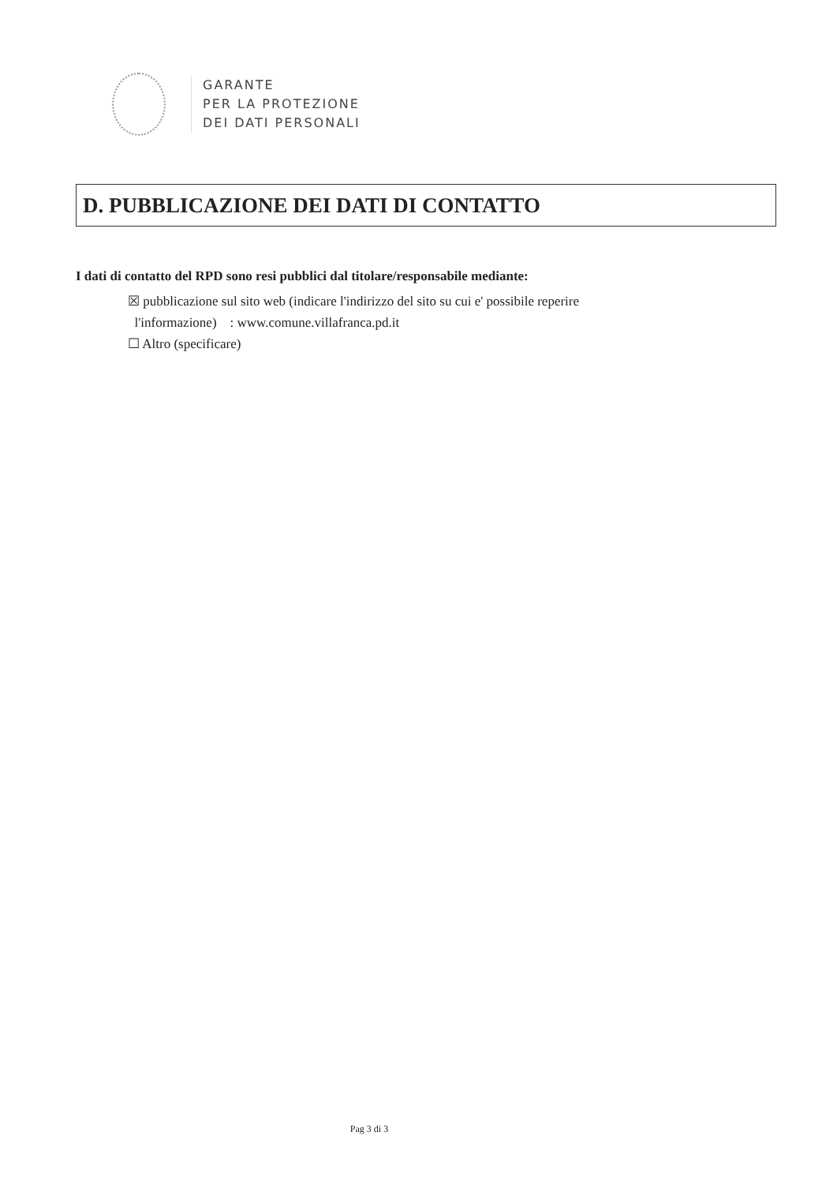GARANTE
PER LA PROTEZIONE
DEI DATI PERSONALI
D. PUBBLICAZIONE DEI DATI DI CONTATTO
I dati di contatto del RPD sono resi pubblici dal titolare/responsabile mediante:
☒ pubblicazione sul sito web (indicare l'indirizzo del sito su cui e' possibile reperire
l'informazione) : www.comune.villafranca.pd.it
☐ Altro (specificare)
Pag 3 di 3